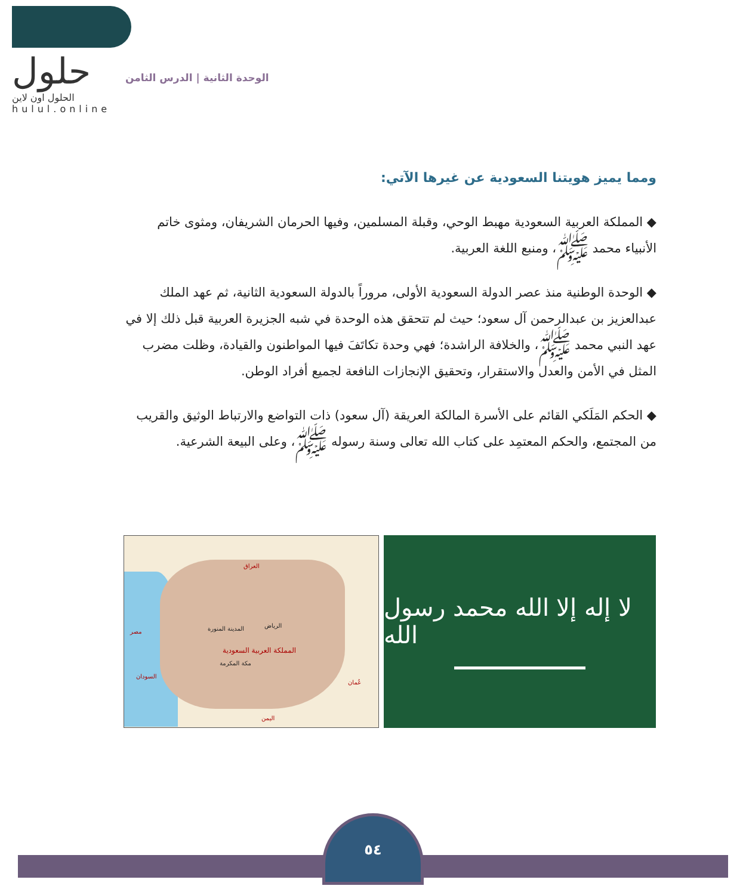حلول
الحلول اون لاين hulul.online
الوحدة الثانية | الدرس الثامن
ومما يميز هويتنا السعودية عن غيرها الآتي:
◆ المملكة العربية السعودية مهبط الوحي، وقبلة المسلمين، وفيها الحرمان الشريفان، ومثوى خاتم الأنبياء محمد ﷺ، ومنبع اللغة العربية.
◆ الوحدة الوطنية منذ عصر الدولة السعودية الأولى، مروراً بالدولة السعودية الثانية، ثم عهد الملك عبدالعزيز بن عبدالرحمن آل سعود؛ حيث لم تتحقق هذه الوحدة في شبه الجزيرة العربية قبل ذلك إلا في عهد النبي محمد ﷺ، والخلافة الراشدة؛ فهي وحدة تكاتَفَ فيها المواطنون والقيادة، وظلت مضرب المثل في الأمن والعدل والاستقرار، وتحقيق الإنجازات النافعة لجميع أفراد الوطن.
◆ الحكم المَلَكي القائم على الأسرة المالكة العريقة (آل سعود) ذات التواضع والارتباط الوثيق والقريب من المجتمع، والحكم المعتمِد على كتاب الله تعالى وسنة رسوله ﷺ، وعلى البيعة الشرعية.
المملكة العربية السعودية
الرياض المدينة المنورة
مكة المكرمة
العراق
السودان
اليمن
عُمان
مصر
لا إله إلا الله محمد رسول الله
٥٤